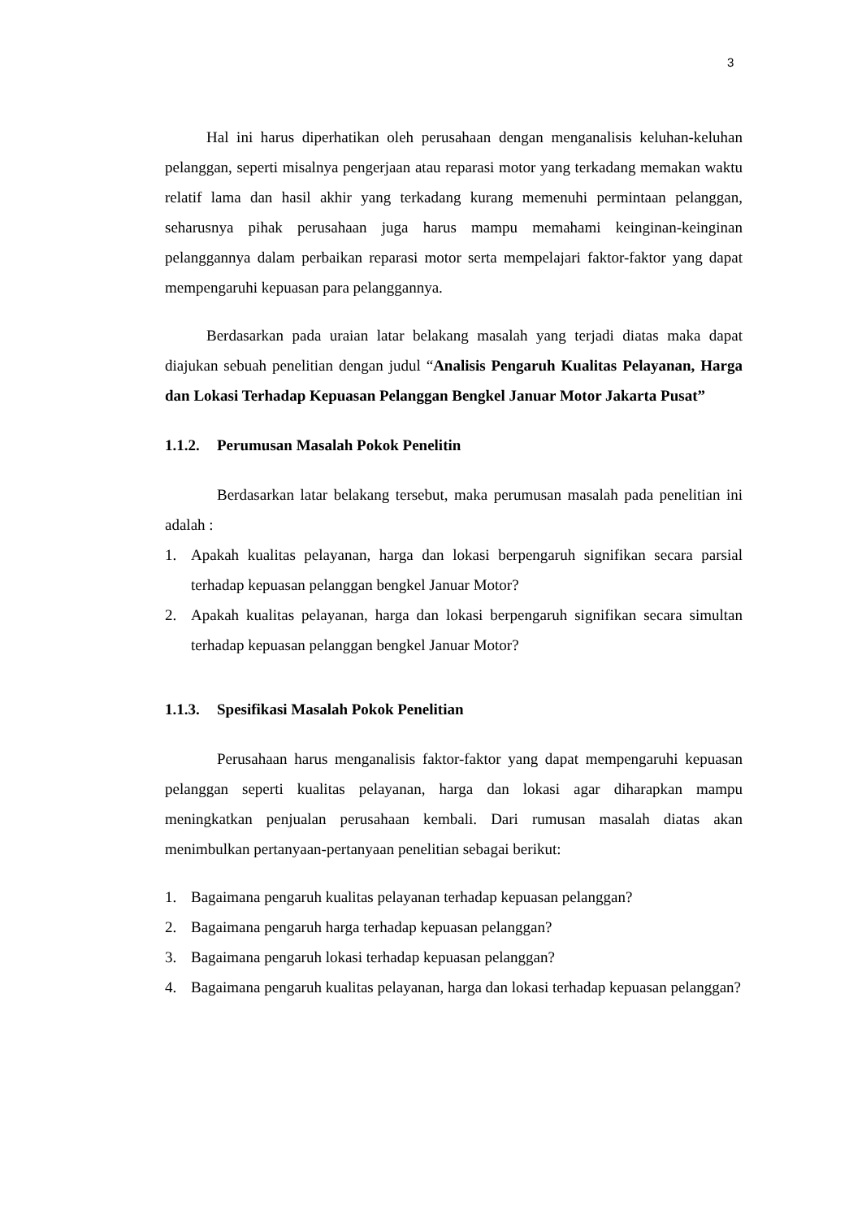3
Hal ini harus diperhatikan oleh perusahaan dengan menganalisis keluhan-keluhan pelanggan, seperti misalnya pengerjaan atau reparasi motor yang terkadang memakan waktu relatif lama dan hasil akhir yang terkadang kurang memenuhi permintaan pelanggan, seharusnya pihak perusahaan juga harus mampu memahami keinginan-keinginan pelanggannya dalam perbaikan reparasi motor serta mempelajari faktor-faktor yang dapat mempengaruhi kepuasan para pelanggannya.
Berdasarkan pada uraian latar belakang masalah yang terjadi diatas maka dapat diajukan sebuah penelitian dengan judul “Analisis Pengaruh Kualitas Pelayanan, Harga dan Lokasi Terhadap Kepuasan Pelanggan Bengkel Januar Motor Jakarta Pusat”
1.1.2. Perumusan Masalah Pokok Penelitin
Berdasarkan latar belakang tersebut, maka perumusan masalah pada penelitian ini adalah :
1. Apakah kualitas pelayanan, harga dan lokasi berpengaruh signifikan secara parsial terhadap kepuasan pelanggan bengkel Januar Motor?
2. Apakah kualitas pelayanan, harga dan lokasi berpengaruh signifikan secara simultan terhadap kepuasan pelanggan bengkel Januar Motor?
1.1.3. Spesifikasi Masalah Pokok Penelitian
Perusahaan harus menganalisis faktor-faktor yang dapat mempengaruhi kepuasan pelanggan seperti kualitas pelayanan, harga dan lokasi agar diharapkan mampu meningkatkan penjualan perusahaan kembali. Dari rumusan masalah diatas akan menimbulkan pertanyaan-pertanyaan penelitian sebagai berikut:
1. Bagaimana pengaruh kualitas pelayanan terhadap kepuasan pelanggan?
2. Bagaimana pengaruh harga terhadap kepuasan pelanggan?
3. Bagaimana pengaruh lokasi terhadap kepuasan pelanggan?
4. Bagaimana pengaruh kualitas pelayanan, harga dan lokasi terhadap kepuasan pelanggan?